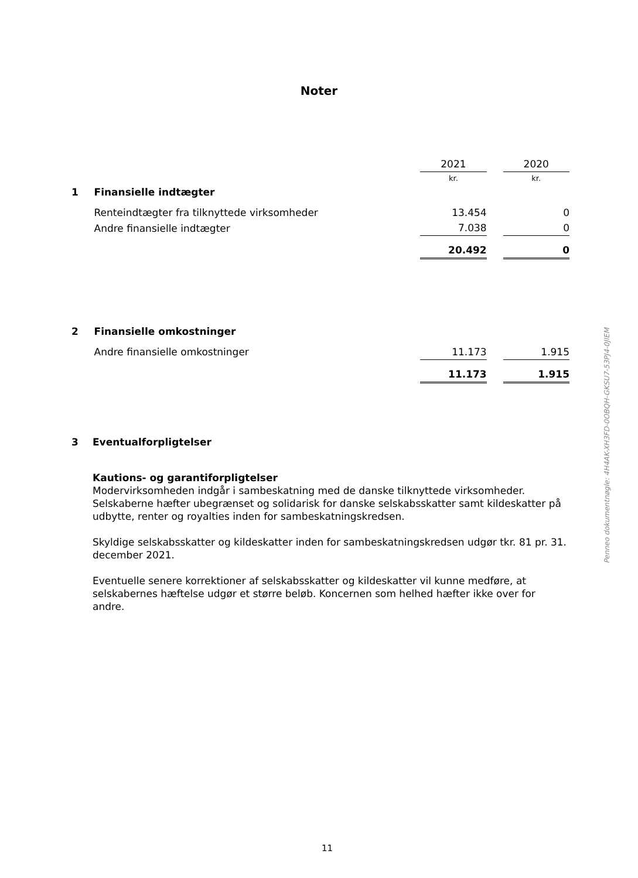Noter
| | | 2021 | | 2020 |
| | | kr. | | kr. |
| 1 | Finansielle indtægter | | | |
| | Renteindtægter fra tilknyttede virksomheder | 13.454 | | 0 |
| | Andre finansielle indtægter | 7.038 | | 0 |
| | | 20.492 | | 0 |
| 2 | Finansielle omkostninger | | | |
| | Andre finansielle omkostninger | 11.173 | | 1.915 |
| | | 11.173 | | 1.915 |
3 Eventualforpligtelser
Kautions- og garantiforpligtelser
Modervirksomheden indgår i sambeskatning med de danske tilknyttede virksomheder. Selskaberne hæfter ubegrænset og solidarisk for danske selskabsskatter samt kildeskatter på udbytte, renter og royalties inden for sambeskatningskredsen.
Skyldige selskabsskatter og kildeskatter inden for sambeskatningskredsen udgør tkr. 81 pr. 31. december 2021.
Eventuelle senere korrektioner af selskabsskatter og kildeskatter vil kunne medføre, at selskabernes hæftelse udgør et større beløb. Koncernen som helhed hæfter ikke over for andre.
Penneo dokumentnøgle: 4H4AK-XH3FD-0OBQH-GKSU7-53PJ4-0JIEM
11